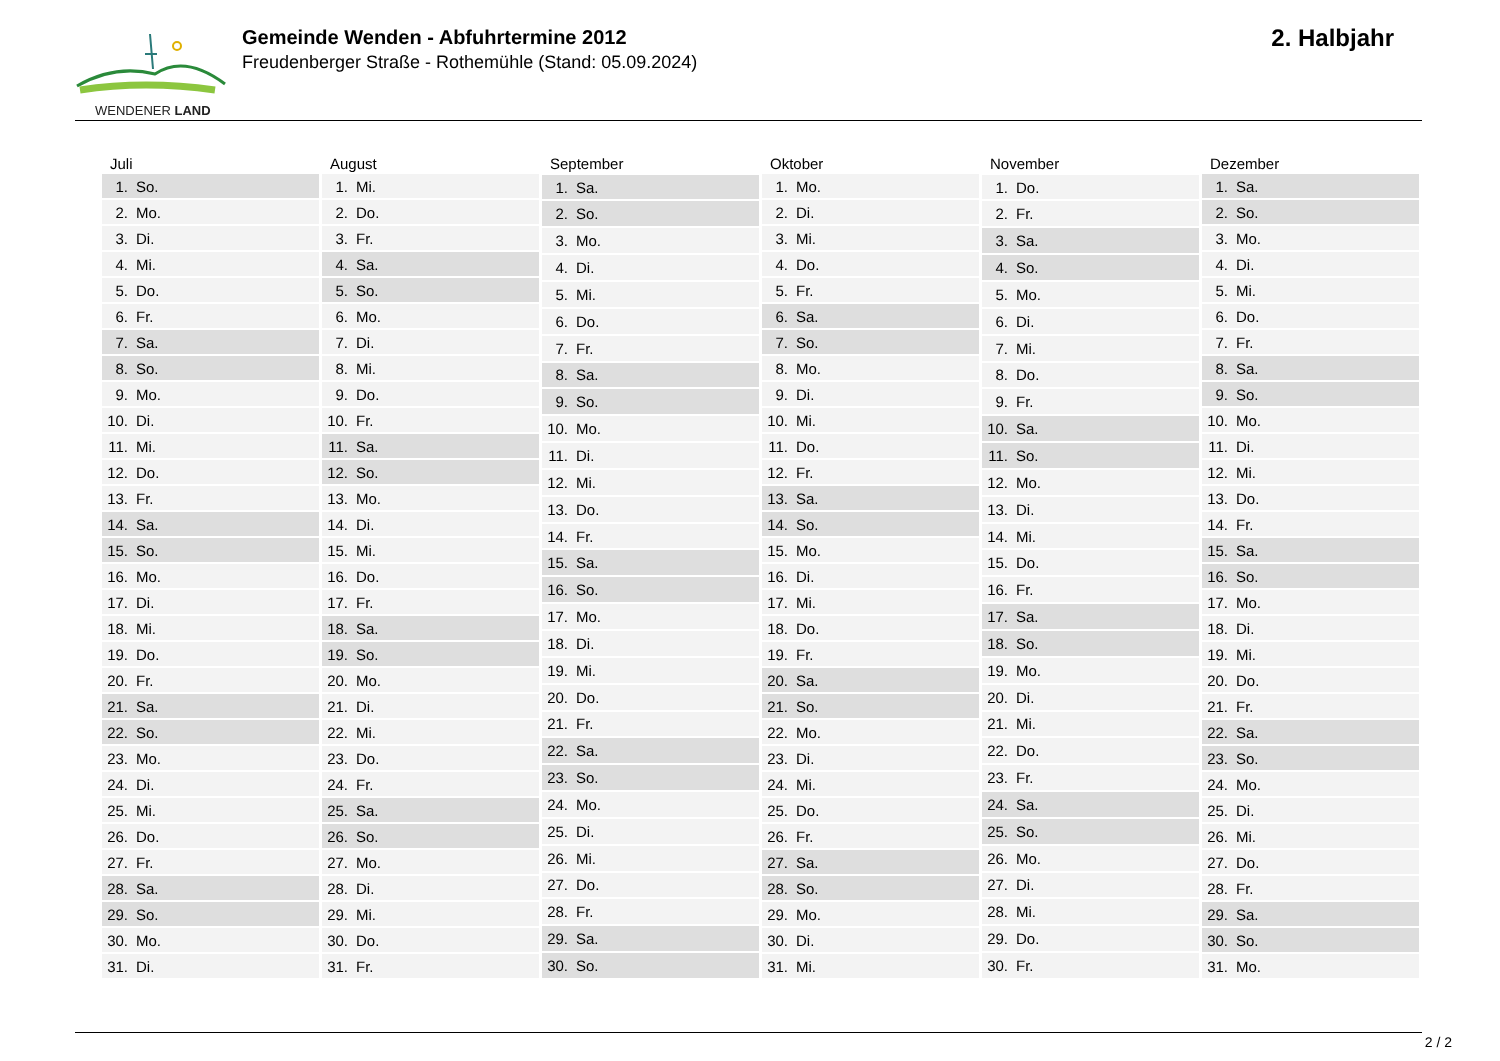WENDENER LAND
Gemeinde Wenden - Abfuhrtermine 2012
Freudenberger Straße - Rothemühle (Stand: 05.09.2024)
2. Halbjahr
| Juli | |
| --- | --- |
| 1. | So. |
| 2. | Mo. |
| 3. | Di. |
| 4. | Mi. |
| 5. | Do. |
| 6. | Fr. |
| 7. | Sa. |
| 8. | So. |
| 9. | Mo. |
| 10. | Di. |
| 11. | Mi. |
| 12. | Do. |
| 13. | Fr. |
| 14. | Sa. |
| 15. | So. |
| 16. | Mo. |
| 17. | Di. |
| 18. | Mi. |
| 19. | Do. |
| 20. | Fr. |
| 21. | Sa. |
| 22. | So. |
| 23. | Mo. |
| 24. | Di. |
| 25. | Mi. |
| 26. | Do. |
| 27. | Fr. |
| 28. | Sa. |
| 29. | So. |
| 30. | Mo. |
| 31. | Di. |
| August | |
| --- | --- |
| 1. | Mi. |
| 2. | Do. |
| 3. | Fr. |
| 4. | Sa. |
| 5. | So. |
| 6. | Mo. |
| 7. | Di. |
| 8. | Mi. |
| 9. | Do. |
| 10. | Fr. |
| 11. | Sa. |
| 12. | So. |
| 13. | Mo. |
| 14. | Di. |
| 15. | Mi. |
| 16. | Do. |
| 17. | Fr. |
| 18. | Sa. |
| 19. | So. |
| 20. | Mo. |
| 21. | Di. |
| 22. | Mi. |
| 23. | Do. |
| 24. | Fr. |
| 25. | Sa. |
| 26. | So. |
| 27. | Mo. |
| 28. | Di. |
| 29. | Mi. |
| 30. | Do. |
| 31. | Fr. |
| September | |
| --- | --- |
| 1. | Sa. |
| 2. | So. |
| 3. | Mo. |
| 4. | Di. |
| 5. | Mi. |
| 6. | Do. |
| 7. | Fr. |
| 8. | Sa. |
| 9. | So. |
| 10. | Mo. |
| 11. | Di. |
| 12. | Mi. |
| 13. | Do. |
| 14. | Fr. |
| 15. | Sa. |
| 16. | So. |
| 17. | Mo. |
| 18. | Di. |
| 19. | Mi. |
| 20. | Do. |
| 21. | Fr. |
| 22. | Sa. |
| 23. | So. |
| 24. | Mo. |
| 25. | Di. |
| 26. | Mi. |
| 27. | Do. |
| 28. | Fr. |
| 29. | Sa. |
| 30. | So. |
| Oktober | |
| --- | --- |
| 1. | Mo. |
| 2. | Di. |
| 3. | Mi. |
| 4. | Do. |
| 5. | Fr. |
| 6. | Sa. |
| 7. | So. |
| 8. | Mo. |
| 9. | Di. |
| 10. | Mi. |
| 11. | Do. |
| 12. | Fr. |
| 13. | Sa. |
| 14. | So. |
| 15. | Mo. |
| 16. | Di. |
| 17. | Mi. |
| 18. | Do. |
| 19. | Fr. |
| 20. | Sa. |
| 21. | So. |
| 22. | Mo. |
| 23. | Di. |
| 24. | Mi. |
| 25. | Do. |
| 26. | Fr. |
| 27. | Sa. |
| 28. | So. |
| 29. | Mo. |
| 30. | Di. |
| 31. | Mi. |
| November | |
| --- | --- |
| 1. | Do. |
| 2. | Fr. |
| 3. | Sa. |
| 4. | So. |
| 5. | Mo. |
| 6. | Di. |
| 7. | Mi. |
| 8. | Do. |
| 9. | Fr. |
| 10. | Sa. |
| 11. | So. |
| 12. | Mo. |
| 13. | Di. |
| 14. | Mi. |
| 15. | Do. |
| 16. | Fr. |
| 17. | Sa. |
| 18. | So. |
| 19. | Mo. |
| 20. | Di. |
| 21. | Mi. |
| 22. | Do. |
| 23. | Fr. |
| 24. | Sa. |
| 25. | So. |
| 26. | Mo. |
| 27. | Di. |
| 28. | Mi. |
| 29. | Do. |
| 30. | Fr. |
| Dezember | |
| --- | --- |
| 1. | Sa. |
| 2. | So. |
| 3. | Mo. |
| 4. | Di. |
| 5. | Mi. |
| 6. | Do. |
| 7. | Fr. |
| 8. | Sa. |
| 9. | So. |
| 10. | Mo. |
| 11. | Di. |
| 12. | Mi. |
| 13. | Do. |
| 14. | Fr. |
| 15. | Sa. |
| 16. | So. |
| 17. | Mo. |
| 18. | Di. |
| 19. | Mi. |
| 20. | Do. |
| 21. | Fr. |
| 22. | Sa. |
| 23. | So. |
| 24. | Mo. |
| 25. | Di. |
| 26. | Mi. |
| 27. | Do. |
| 28. | Fr. |
| 29. | Sa. |
| 30. | So. |
| 31. | Mo. |
2 / 2